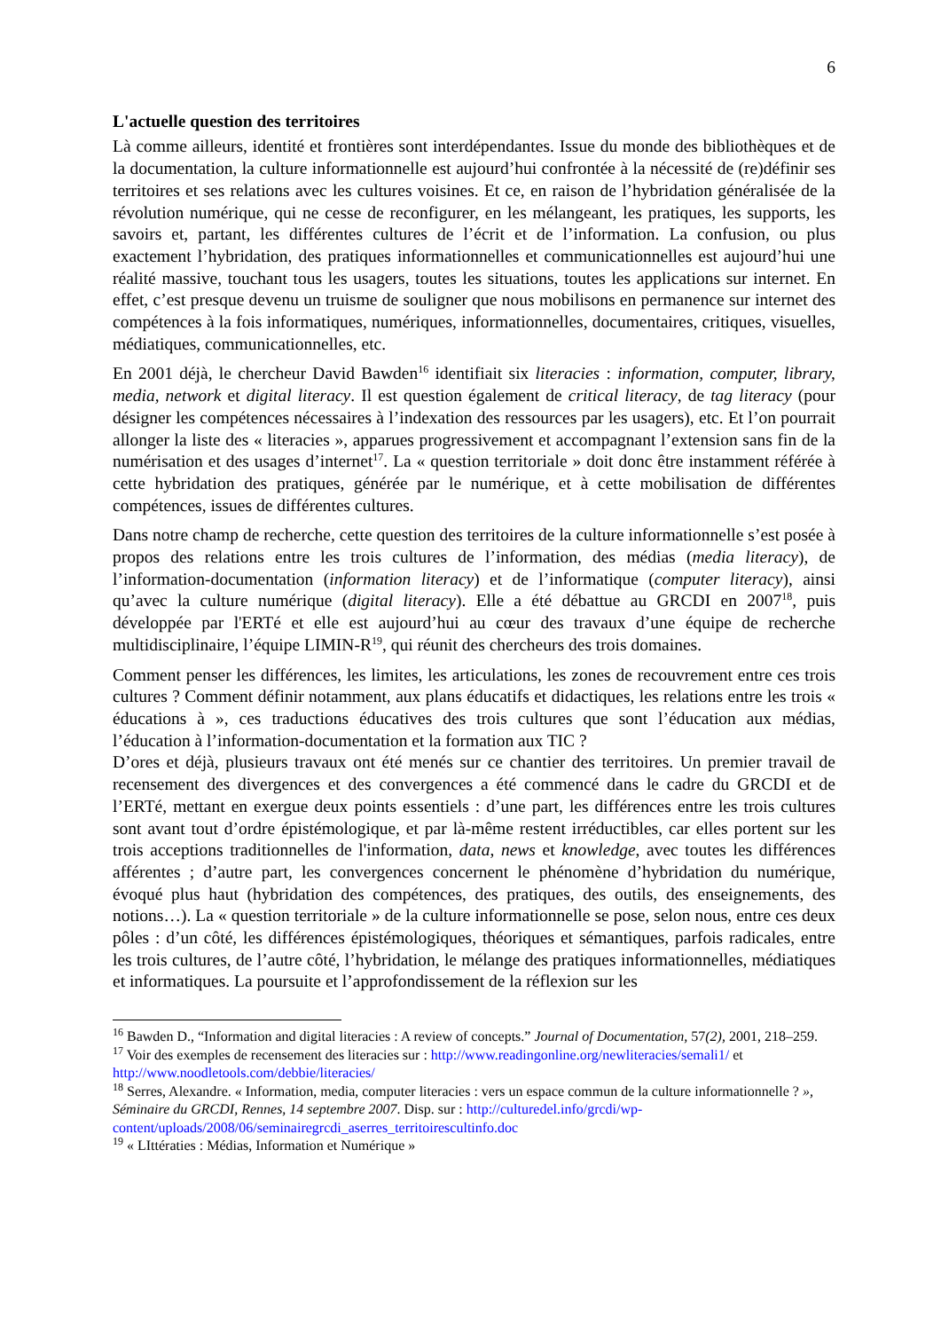6
L'actuelle question des territoires
Là comme ailleurs, identité et frontières sont interdépendantes. Issue du monde des bibliothèques et de la documentation, la culture informationnelle est aujourd’hui confrontée à la nécessité de (re)définir ses territoires et ses relations avec les cultures voisines. Et ce, en raison de l’hybridation généralisée de la révolution numérique, qui ne cesse de reconfigurer, en les mélangeant, les pratiques, les supports, les savoirs et, partant, les différentes cultures de l’écrit et de l’information. La confusion, ou plus exactement l’hybridation, des pratiques informationnelles et communicationnelles est aujourd’hui une réalité massive, touchant tous les usagers, toutes les situations, toutes les applications sur internet. En effet, c’est presque devenu un truisme de souligner que nous mobilisons en permanence sur internet des compétences à la fois informatiques, numériques, informationnelles, documentaires, critiques, visuelles, médiatiques, communicationnelles, etc.
En 2001 déjà, le chercheur David Bawden<sup>16</sup> identifiait six literacies : information, computer, library, media, network et digital literacy. Il est question également de critical literacy, de tag literacy (pour désigner les compétences nécessaires à l’indexation des ressources par les usagers), etc. Et l’on pourrait allonger la liste des « literacies », apparues progressivement et accompagnant l’extension sans fin de la numérisation et des usages d’internet<sup>17</sup>. La « question territoriale » doit donc être instamment référée à cette hybridation des pratiques, générée par le numérique, et à cette mobilisation de différentes compétences, issues de différentes cultures.
Dans notre champ de recherche, cette question des territoires de la culture informationnelle s’est posée à propos des relations entre les trois cultures de l’information, des médias (media literacy), de l’information-documentation (information literacy) et de l’informatique (computer literacy), ainsi qu’avec la culture numérique (digital literacy). Elle a été débattue au GRCDI en 2007<sup>18</sup>, puis développée par l'ERTé et elle est aujourd’hui au cœur des travaux d’une équipe de recherche multidisciplinaire, l’équipe LIMIN-R<sup>19</sup>, qui réunit des chercheurs des trois domaines.
Comment penser les différences, les limites, les articulations, les zones de recouvrement entre ces trois cultures ? Comment définir notamment, aux plans éducatifs et didactiques, les relations entre les trois « éducations à », ces traductions éducatives des trois cultures que sont l’éducation aux médias, l’éducation à l’information-documentation et la formation aux TIC ?
D’ores et déjà, plusieurs travaux ont été menés sur ce chantier des territoires. Un premier travail de recensement des divergences et des convergences a été commencé dans le cadre du GRCDI et de l’ERTé, mettant en exergue deux points essentiels : d’une part, les différences entre les trois cultures sont avant tout d’ordre épistémologique, et par là-même restent irréductibles, car elles portent sur les trois acceptions traditionnelles de l'information, data, news et knowledge, avec toutes les différences afférentes ; d’autre part, les convergences concernent le phénomène d’hybridation du numérique, évoqué plus haut (hybridation des compétences, des pratiques, des outils, des enseignements, des notions…). La « question territoriale » de la culture informationnelle se pose, selon nous, entre ces deux pôles : d’un côté, les différences épistémologiques, théoriques et sémantiques, parfois radicales, entre les trois cultures, de l’autre côté, l’hybridation, le mélange des pratiques informationnelles, médiatiques et informatiques. La poursuite et l’approfondissement de la réflexion sur les
<sup>16</sup> Bawden D., “Information and digital literacies : A review of concepts.” Journal of Documentation, 57(2), 2001, 218–259.
<sup>17</sup> Voir des exemples de recensement des literacies sur : http://www.readingonline.org/newliteracies/semali1/ et http://www.noodletools.com/debbie/literacies/
<sup>18</sup> Serres, Alexandre. « Information, media, computer literacies : vers un espace commun de la culture informationnelle ? », Séminaire du GRCDI, Rennes, 14 septembre 2007. Disp. sur : http://culturedel.info/grcdi/wp-content/uploads/2008/06/seminairegrcdi_aserres_territoirescultinfo.doc
<sup>19</sup> « LIttératies : Médias, Information et Numérique »